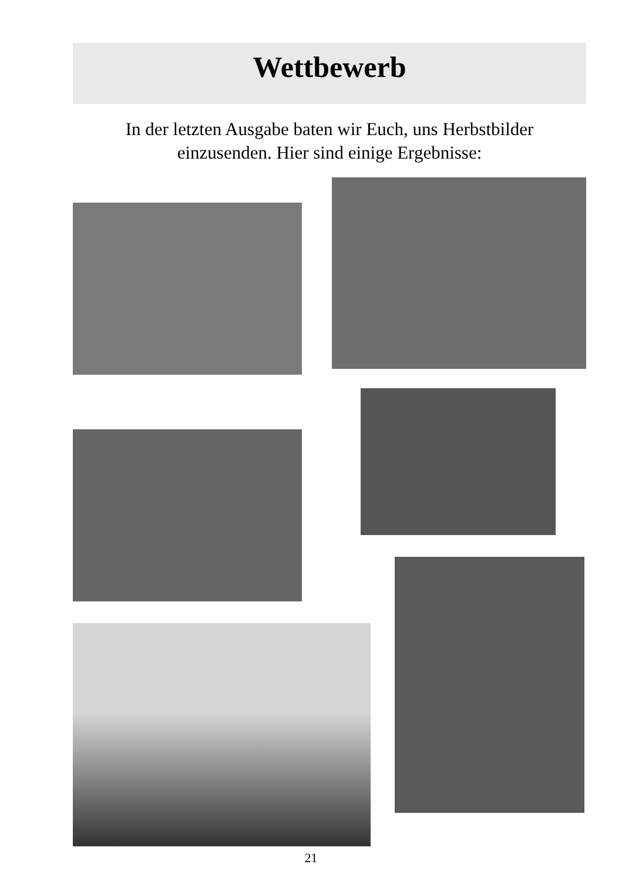Wettbewerb
In der letzten Ausgabe baten wir Euch, uns Herbstbilder
einzusenden. Hier sind einige Ergebnisse:
21